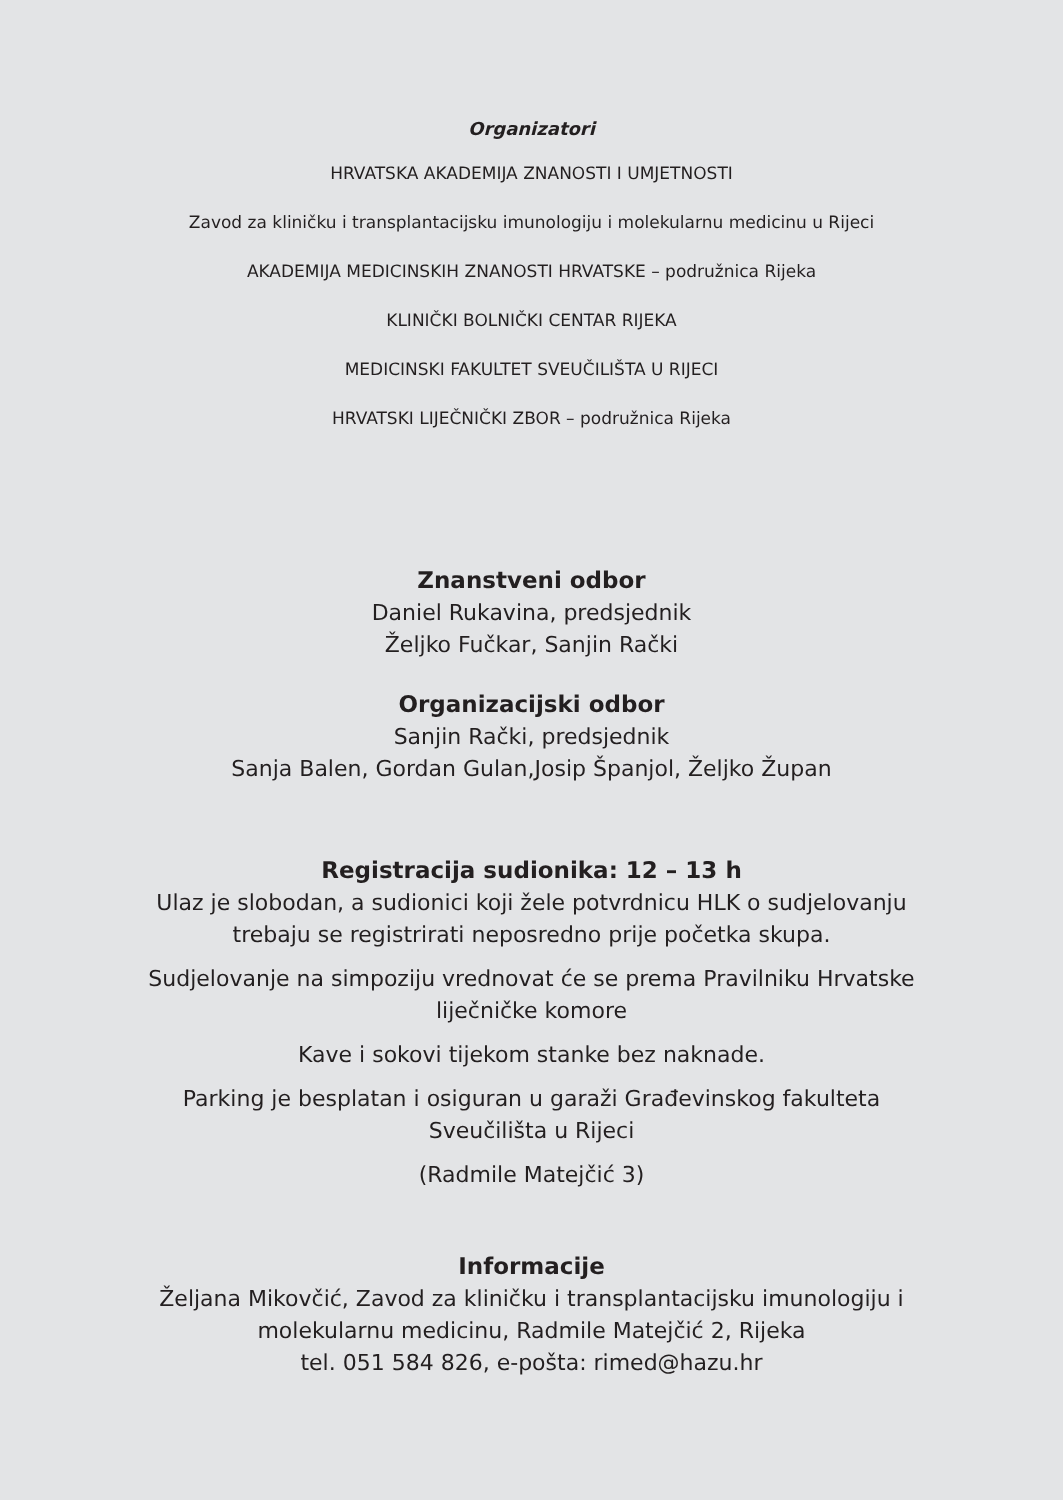Organizatori
HRVATSKA AKADEMIJA ZNANOSTI I UMJETNOSTI
Zavod za kliničku i transplantacijsku imunologiju i molekularnu medicinu u Rijeci
AKADEMIJA MEDICINSKIH ZNANOSTI HRVATSKE – podružnica Rijeka
KLINIČKI BOLNIČKI CENTAR RIJEKA
MEDICINSKI FAKULTET SVEUČILIŠTA U RIJECI
HRVATSKI LIJEČNIČKI ZBOR – podružnica Rijeka
Znanstveni odbor
Daniel Rukavina, predsjednik
Željko Fučkar, Sanjin Rački
Organizacijski odbor
Sanjin Rački, predsjednik
Sanja Balen, Gordan Gulan,Josip Španjol, Željko Župan
Registracija sudionika: 12 – 13 h
Ulaz je slobodan, a sudionici koji žele potvrdnicu HLK o sudjelovanju
trebaju se registrirati neposredno prije početka skupa.
Sudjelovanje na simpoziju vrednovat će se prema Pravilniku Hrvatske
liječničke komore
Kave i sokovi tijekom stanke bez naknade.
Parking je besplatan i osiguran u garaži Građevinskog fakulteta
Sveučilišta u Rijeci
(Radmile Matejčić 3)
Informacije
Željana Mikovčić, Zavod za kliničku i transplantacijsku imunologiju i
molekularnu medicinu, Radmile Matejčić 2, Rijeka
tel. 051 584 826, e-pošta: rimed@hazu.hr